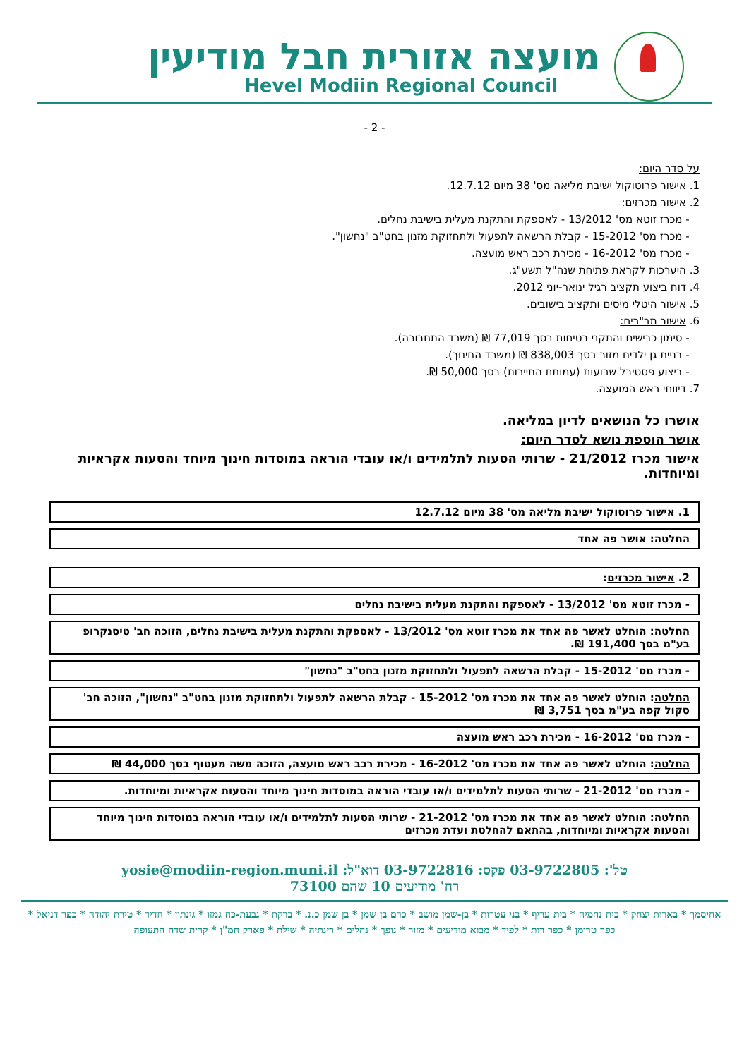מועצה אזורית חבל מודיעין
Hevel Modiin Regional Council
- 2 -
על סדר היום:
1. אישור פרוטוקול ישיבת מליאה מס' 38 מיום 12.7.12.
2. אישור מכרזים:
- מכרז זוטא מס' 13/2012 - לאספקת והתקנת מעלית בישיבת נחלים.
- מכרז מס' 15-2012 - קבלת הרשאה לתפעול ולתחזוקת מזנון בחט"ב "נחשון".
- מכרז מס' 16-2012 - מכירת רכב ראש מועצה.
3. היערכות לקראת פתיחת שנה"ל תשע"ג.
4. דוח ביצוע תקציב רגיל ינואר-יוני 2012.
5. אישור היטלי מיסים ותקציב בישובים.
6. אישור תב"רים:
- סימון כבישים והתקני בטיחות בסך 77,019 ₪ (משרד התחבורה).
- בניית גן ילדים מזור בסך 838,003 ₪ (משרד החינוך).
- ביצוע פסטיבל שבועות (עמותת התיירות) בסך 50,000 ₪.
7. דיווחי ראש המועצה.
אושרו כל הנושאים לדיון במליאה.
אושר הוספת נושא לסדר היום:
אישור מכרז 21/2012 - שרותי הסעות לתלמידים ו/או עובדי הוראה במוסדות חינוך מיוחד והסעות אקראיות ומיוחדות.
1. אישור פרוטוקול ישיבת מליאה מס' 38 מיום 12.7.12
החלטה: אושר פה אחד
2. אישור מכרזים:
- מכרז זוטא מס' 13/2012 - לאספקת והתקנת מעלית בישיבת נחלים
החלטה: הוחלט לאשר פה אחד את מכרז זוטא מס' 13/2012 - לאספקת והתקנת מעלית בישיבת נחלים, הזוכה חב' טיסנקרופ בע"מ בסך 191,400 ₪.
- מכרז מס' 15-2012 - קבלת הרשאה לתפעול ולתחזוקת מזנון בחט"ב "נחשון"
החלטה: הוחלט לאשר פה אחד את מכרז מס' 15-2012 - קבלת הרשאה לתפעול ולתחזוקת מזנון בחט"ב "נחשון", הזוכה חב' סקול קפה בע"מ בסך 3,751 ₪
- מכרז מס' 16-2012 - מכירת רכב ראש מועצה
החלטה: הוחלט לאשר פה אחד את מכרז מס' 16-2012 - מכירת רכב ראש מועצה, הזוכה משה מעטוף בסך 44,000 ₪
- מכרז מס' 21-2012 - שרותי הסעות לתלמידים ו/או עובדי הוראה במוסדות חינוך מיוחד והסעות אקראיות ומיוחדות.
החלטה: הוחלט לאשר פה אחד את מכרז מס' 21-2012 - שרותי הסעות לתלמידים ו/או עובדי הוראה במוסדות חינוך מיוחד והסעות אקראיות ומיוחדות, בהתאם להחלטת ועדת מכרזים
טל': 03-9722805 פקס: 03-9722816 דוא"ל: yosie@modiin-region.muni.il
רח' מודיעים 10 שהם 73100
אחיסמך * בארות יצחק * בית נחמיה * בית עריף * בני עטרות * בן-שמן מושב * כרם בן שמן * בן שמן כ.נ. * ברקת * גבעת-כח גמזו * גינתון * חדיד * טירת יהודה * כפר דניאל * כפר טרומן * כפר רות * לפיד * מבוא מודיעים * מזור * נופך * נחלים * רינתיה * שילת * פארק חמ"ן * קרית שדה התעופה